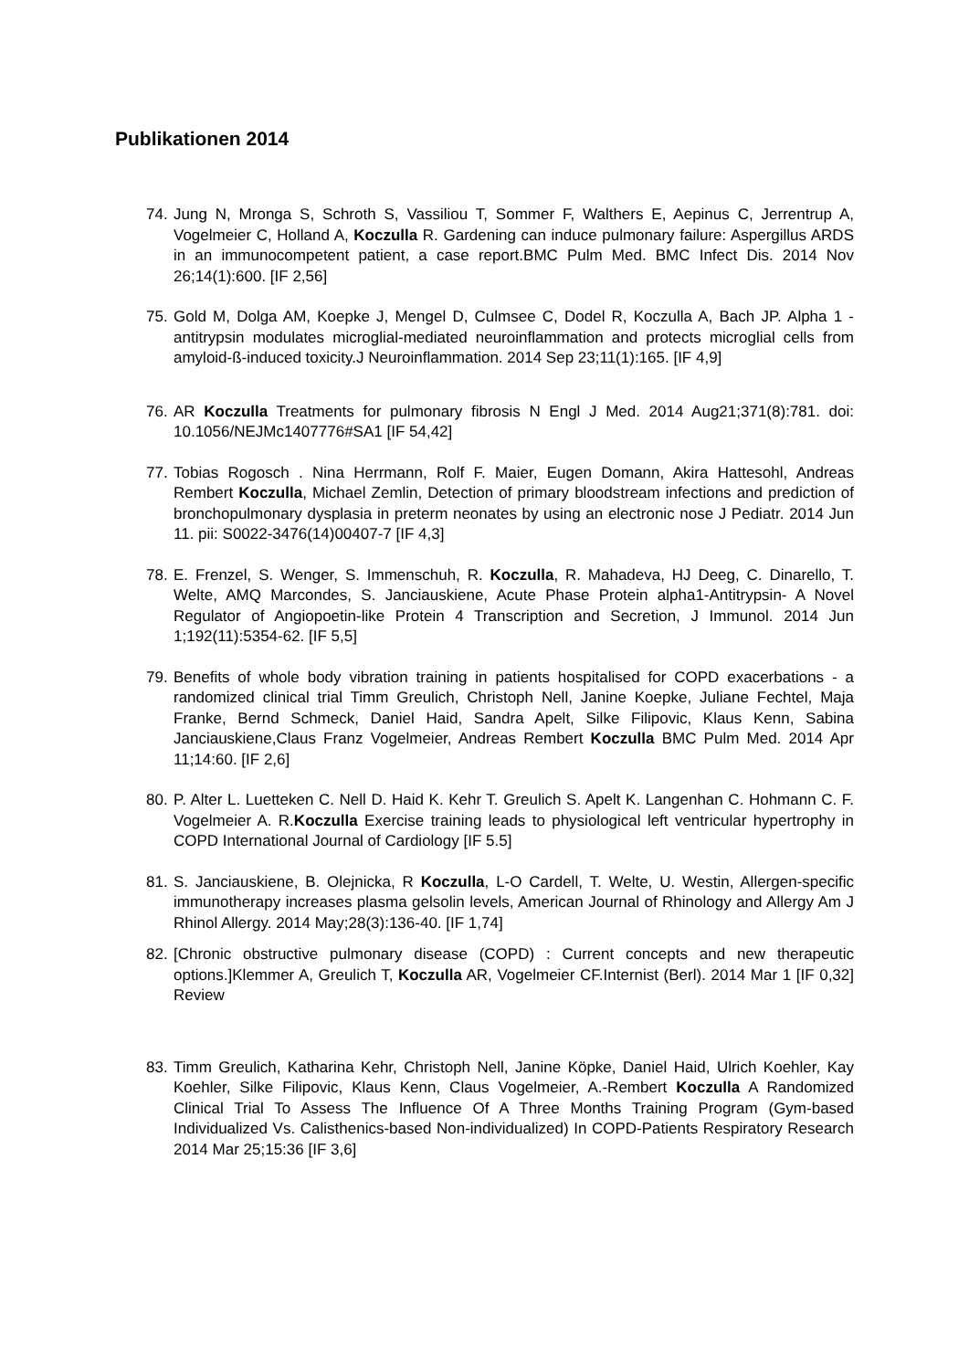Publikationen 2014
74. Jung N, Mronga S, Schroth S, Vassiliou T, Sommer F, Walthers E, Aepinus C, Jerrentrup A, Vogelmeier C, Holland A, Koczulla R. Gardening can induce pulmonary failure: Aspergillus ARDS in an immunocompetent patient, a case report.BMC Pulm Med. BMC Infect Dis. 2014 Nov 26;14(1):600. [IF 2,56]
75. Gold M, Dolga AM, Koepke J, Mengel D, Culmsee C, Dodel R, Koczulla A, Bach JP. Alpha 1 -antitrypsin modulates microglial-mediated neuroinflammation and protects microglial cells from amyloid-ß-induced toxicity.J Neuroinflammation. 2014 Sep 23;11(1):165. [IF 4,9]
76. AR Koczulla Treatments for pulmonary fibrosis N Engl J Med. 2014 Aug21;371(8):781. doi: 10.1056/NEJMc1407776#SA1 [IF 54,42]
77. Tobias Rogosch . Nina Herrmann, Rolf F. Maier, Eugen Domann, Akira Hattesohl, Andreas Rembert Koczulla, Michael Zemlin, Detection of primary bloodstream infections and prediction of bronchopulmonary dysplasia in preterm neonates by using an electronic nose J Pediatr. 2014 Jun 11. pii: S0022-3476(14)00407-7 [IF 4,3]
78. E. Frenzel, S. Wenger, S. Immenschuh, R. Koczulla, R. Mahadeva, HJ Deeg, C. Dinarello, T. Welte, AMQ Marcondes, S. Janciauskiene, Acute Phase Protein alpha1-Antitrypsin- A Novel Regulator of Angiopoetin-like Protein 4 Transcription and Secretion, J Immunol. 2014 Jun 1;192(11):5354-62. [IF 5,5]
79. Benefits of whole body vibration training in patients hospitalised for COPD exacerbations - a randomized clinical trial Timm Greulich, Christoph Nell, Janine Koepke, Juliane Fechtel, Maja Franke, Bernd Schmeck, Daniel Haid, Sandra Apelt, Silke Filipovic, Klaus Kenn, Sabina Janciauskiene,Claus Franz Vogelmeier, Andreas Rembert Koczulla BMC Pulm Med. 2014 Apr 11;14:60. [IF 2,6]
80. P. Alter L. Luetteken C. Nell D. Haid K. Kehr T. Greulich S. Apelt K. Langenhan C. Hohmann C. F. Vogelmeier A. R.Koczulla Exercise training leads to physiological left ventricular hypertrophy in COPD International Journal of Cardiology [IF 5.5]
81. S. Janciauskiene, B. Olejnicka, R Koczulla, L-O Cardell, T. Welte, U. Westin, Allergen-specific immunotherapy increases plasma gelsolin levels, American Journal of Rhinology and Allergy Am J Rhinol Allergy. 2014 May;28(3):136-40. [IF 1,74]
82. [Chronic obstructive pulmonary disease (COPD) : Current concepts and new therapeutic options.]Klemmer A, Greulich T, Koczulla AR, Vogelmeier CF.Internist (Berl). 2014 Mar 1 [IF 0,32] Review
83. Timm Greulich, Katharina Kehr, Christoph Nell, Janine Köpke, Daniel Haid, Ulrich Koehler, Kay Koehler, Silke Filipovic, Klaus Kenn, Claus Vogelmeier, A.-Rembert Koczulla A Randomized Clinical Trial To Assess The Influence Of A Three Months Training Program (Gym-based Individualized Vs. Calisthenics-based Non-individualized) In COPD-Patients Respiratory Research 2014 Mar 25;15:36 [IF 3,6]